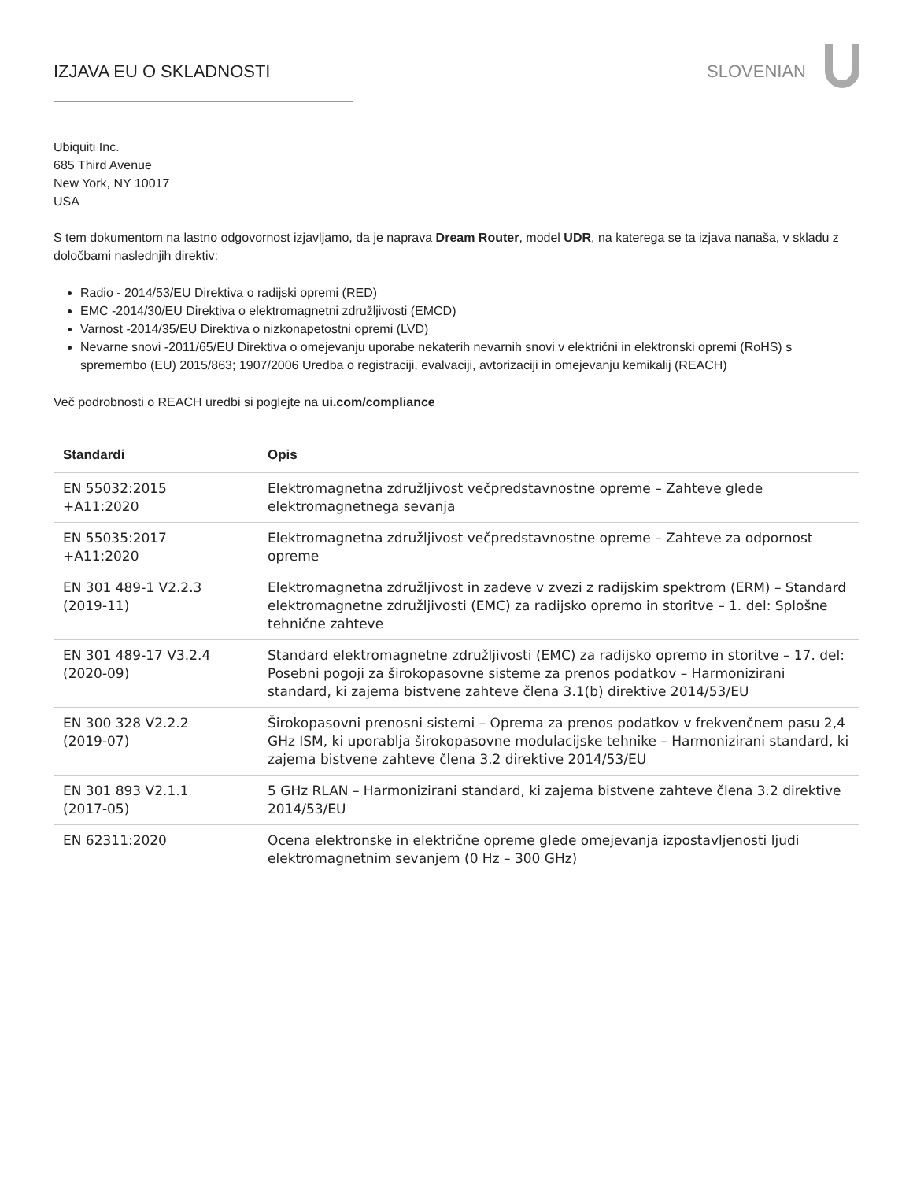IZJAVA EU O SKLADNOSTI SLOVENIAN
Ubiquiti Inc.
685 Third Avenue
New York, NY 10017
USA
S tem dokumentom na lastno odgovornost izjavljamo, da je naprava Dream Router, model UDR, na katerega se ta izjava nanaša, v skladu z določbami naslednjih direktiv:
Radio - 2014/53/EU Direktiva o radijski opremi (RED)
EMC -2014/30/EU Direktiva o elektromagnetni združljivosti (EMCD)
Varnost -2014/35/EU Direktiva o nizkonapetostni opremi (LVD)
Nevarne snovi -2011/65/EU Direktiva o omejevanju uporabe nekaterih nevarnih snovi v električni in elektronski opremi (RoHS) s spremembo (EU) 2015/863; 1907/2006 Uredba o registraciji, evalvaciji, avtorizaciji in omejevanju kemikalij (REACH)
Več podrobnosti o REACH uredbi si poglejte na ui.com/compliance
| Standardi | Opis |
| --- | --- |
| EN 55032:2015 +A11:2020 | Elektromagnetna združljivost večpredstavnostne opreme – Zahteve glede elektromagnetnega sevanja |
| EN 55035:2017 +A11:2020 | Elektromagnetna združljivost večpredstavnostne opreme – Zahteve za odpornost opreme |
| EN 301 489-1 V2.2.3 (2019-11) | Elektromagnetna združljivost in zadeve v zvezi z radijskim spektrom (ERM) – Standard elektromagnetne združljivosti (EMC) za radijsko opremo in storitve – 1. del: Splošne tehnične zahteve |
| EN 301 489-17 V3.2.4 (2020-09) | Standard elektromagnetne združljivosti (EMC) za radijsko opremo in storitve – 17. del: Posebni pogoji za širokopasovne sisteme za prenos podatkov – Harmonizirani standard, ki zajema bistvene zahteve člena 3.1(b) direktive 2014/53/EU |
| EN 300 328 V2.2.2 (2019-07) | Širokopasovni prenosni sistemi – Oprema za prenos podatkov v frekvenčnem pasu 2,4 GHz ISM, ki uporablja širokopasovne modulacijske tehnike – Harmonizirani standard, ki zajema bistvene zahteve člena 3.2 direktive 2014/53/EU |
| EN 301 893 V2.1.1 (2017-05) | 5 GHz RLAN – Harmonizirani standard, ki zajema bistvene zahteve člena 3.2 direktive 2014/53/EU |
| EN 62311:2020 | Ocena elektronske in električne opreme glede omejevanja izpostavljenosti ljudi elektromagnetnim sevanjem (0 Hz – 300 GHz) |